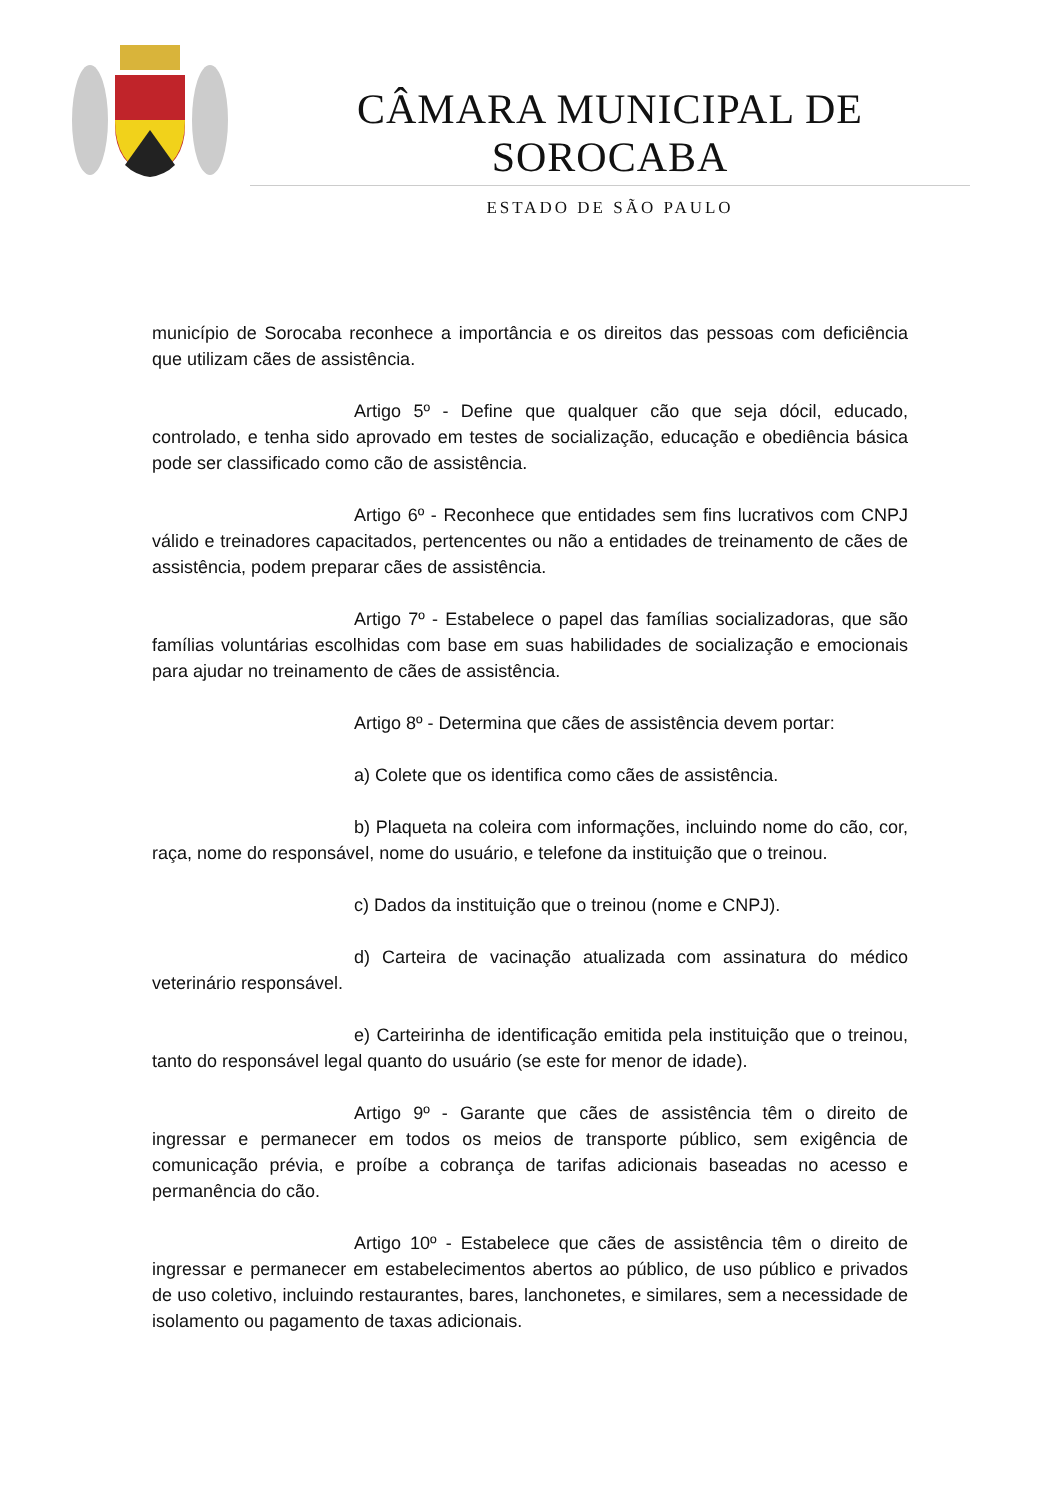CÂMARA MUNICIPAL DE SOROCABA
ESTADO DE SÃO PAULO
município de Sorocaba reconhece a importância e os direitos das pessoas com deficiência que utilizam cães de assistência.
Artigo 5º - Define que qualquer cão que seja dócil, educado, controlado, e tenha sido aprovado em testes de socialização, educação e obediência básica pode ser classificado como cão de assistência.
Artigo 6º - Reconhece que entidades sem fins lucrativos com CNPJ válido e treinadores capacitados, pertencentes ou não a entidades de treinamento de cães de assistência, podem preparar cães de assistência.
Artigo 7º - Estabelece o papel das famílias socializadoras, que são famílias voluntárias escolhidas com base em suas habilidades de socialização e emocionais para ajudar no treinamento de cães de assistência.
Artigo 8º - Determina que cães de assistência devem portar:
a) Colete que os identifica como cães de assistência.
b) Plaqueta na coleira com informações, incluindo nome do cão, cor, raça, nome do responsável, nome do usuário, e telefone da instituição que o treinou.
c) Dados da instituição que o treinou (nome e CNPJ).
d) Carteira de vacinação atualizada com assinatura do médico veterinário responsável.
e) Carteirinha de identificação emitida pela instituição que o treinou, tanto do responsável legal quanto do usuário (se este for menor de idade).
Artigo 9º - Garante que cães de assistência têm o direito de ingressar e permanecer em todos os meios de transporte público, sem exigência de comunicação prévia, e proíbe a cobrança de tarifas adicionais baseadas no acesso e permanência do cão.
Artigo 10º - Estabelece que cães de assistência têm o direito de ingressar e permanecer em estabelecimentos abertos ao público, de uso público e privados de uso coletivo, incluindo restaurantes, bares, lanchonetes, e similares, sem a necessidade de isolamento ou pagamento de taxas adicionais.